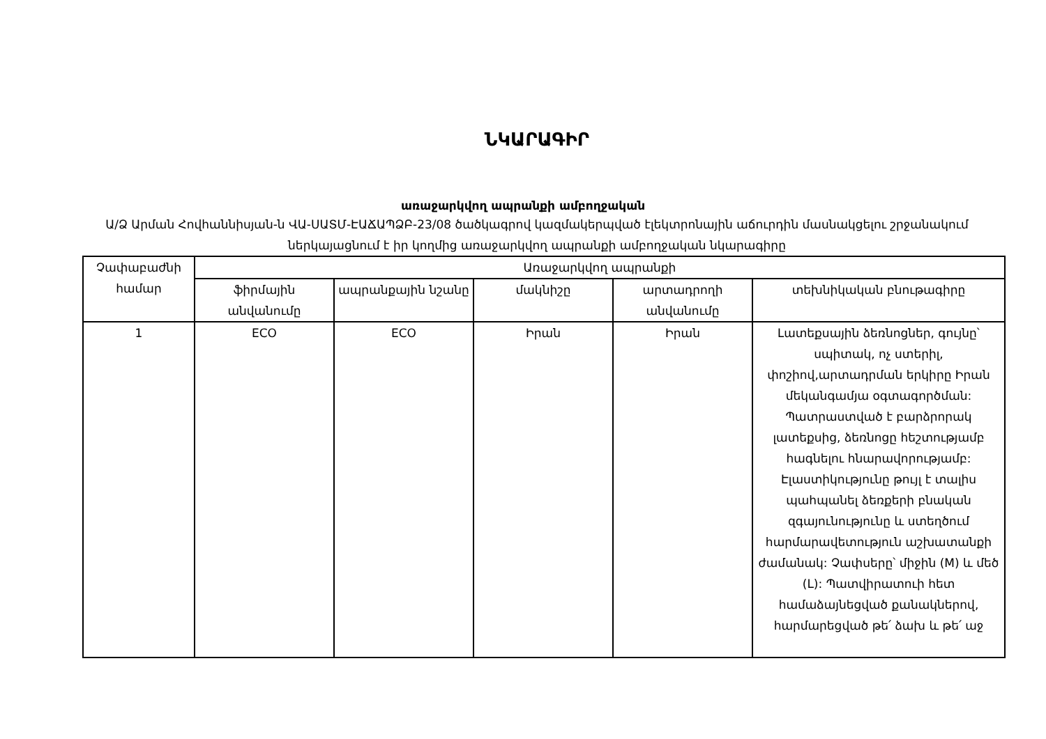ՆԿԱՐԱԳԻՐ
առաջարկվող ապրանքի ամբողջական
Ա/Ձ Արման Հովհաննիսյան-ն ՎԱ-ՍԱՏՄ-ԷԱՃԱՊՁԲ-23/08 ծածկագրով կազմակերպված էլեկտրոնային աճուրդին մասնակցելու շրջանակում ներկայացնում է իր կողմից առաջարկվող ապրանքի ամբողջական նկարագիրը
| Չափաբաժնի համար | Առաջարկվող ապրանքի | | | | |
| --- | --- | --- | --- | --- | --- |
| | ֆիրմային անվանումը | ապրանքային նշանը | մակնիշը | արտադրողի անվանումը | տեխնիկական բնութագիրը |
| 1 | ECO | ECO | Իրան | Իրան | Լատեքսային ձեռնոցներ, գույնը՝ սպիտակ, ոչ ստերիլ, փոշիով,արտադրման երկիրը Իրան մեկանգամյա օգտագործման: Պատրաստված է բարձրորակ լատեքսից, ձեռնոցը հեշտությամբ հագնելու հնարավորությամբ: Էլաստիկությունը թույլ է տալիս պահպանել ձեռքերի բնական զգայունությունը և ստեղծում հարմարավետություն աշխատանքի ժամանակ: Չափսերը՝ միջին (M) և մեծ (L): Պատվիրատուի հետ համաձայնեցված քանակներով, հարմարեցված թե՛ ձախ և թե՛ աջ |